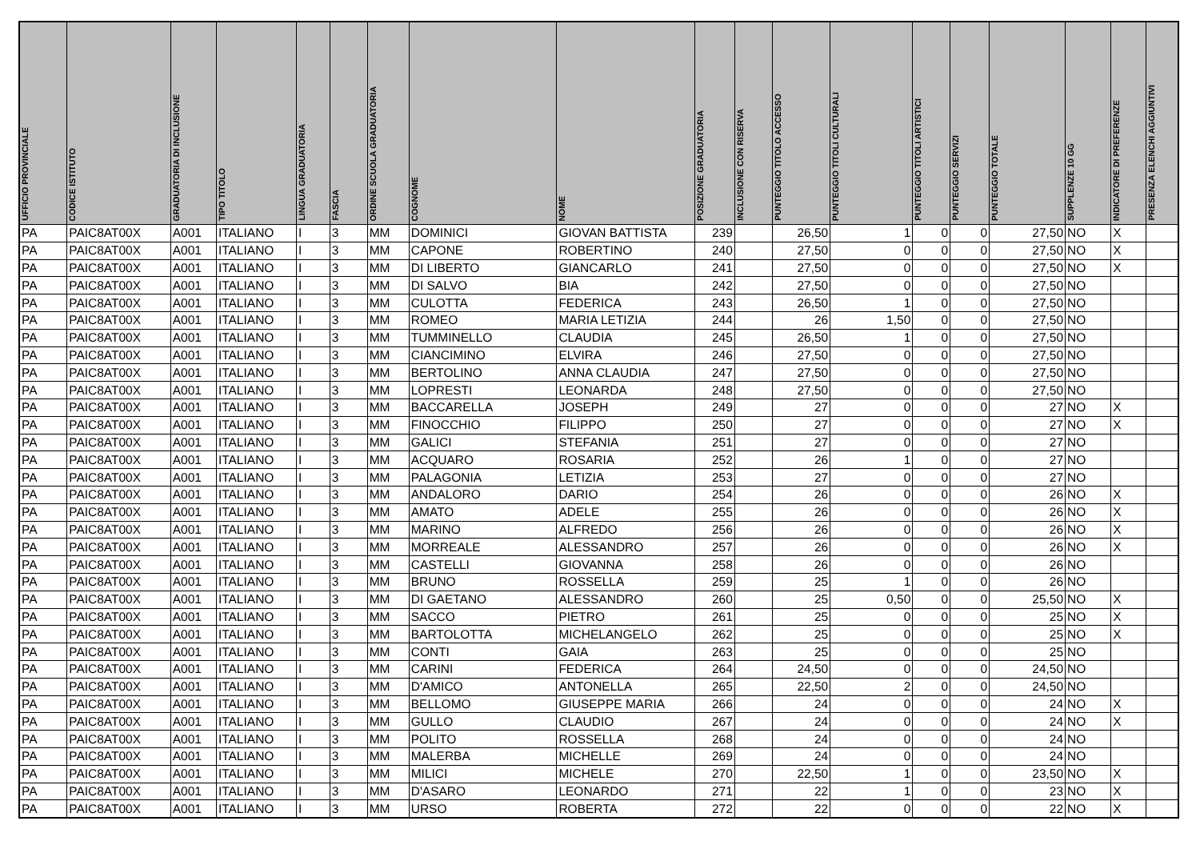| UFFICIO PROVINCIALE | CODICE ISTITUTO | GRADUATORIA DI INCLUSIONE | TIPO TITOLO | LINGUA GRADUATORIA | FASCIA | ORDINE SCUOLA GRADUATORIA | COGNOME | NOME | POSIZIONE GRADUATORIA | INCLUSIONE CON RISERVA | PUNTEGGIO TITOLO ACCESSO | PUNTEGGIO TITOLI CULTURALI | PUNTEGGIO TITOLI ARTISTICI | PUNTEGGIO SERVIZI | PUNTEGGIO TOTALE | SUPPLENZE 10 GG | INDICATORE DI PREFERENZE | PRESENZA ELENCHI AGGIUNTIVI |
| --- | --- | --- | --- | --- | --- | --- | --- | --- | --- | --- | --- | --- | --- | --- | --- | --- | --- | --- |
| PA | PAIC8AT00X | A001 | ITALIANO | I | 3 | MM | DOMINICI | GIOVAN BATTISTA | 239 | | 26,50 | 1 | 0 | 0 | 27,50 | NO | X | |
| PA | PAIC8AT00X | A001 | ITALIANO | I | 3 | MM | CAPONE | ROBERTINO | 240 | | 27,50 | 0 | 0 | 0 | 27,50 | NO | X | |
| PA | PAIC8AT00X | A001 | ITALIANO | I | 3 | MM | DI LIBERTO | GIANCARLO | 241 | | 27,50 | 0 | 0 | 0 | 27,50 | NO | X | |
| PA | PAIC8AT00X | A001 | ITALIANO | I | 3 | MM | DI SALVO | BIA | 242 | | 27,50 | 0 | 0 | 0 | 27,50 | NO | | |
| PA | PAIC8AT00X | A001 | ITALIANO | I | 3 | MM | CULOTTA | FEDERICA | 243 | | 26,50 | 1 | 0 | 0 | 27,50 | NO | | |
| PA | PAIC8AT00X | A001 | ITALIANO | I | 3 | MM | ROMEO | MARIA LETIZIA | 244 | | 26 | 1,50 | 0 | 0 | 27,50 | NO | | |
| PA | PAIC8AT00X | A001 | ITALIANO | I | 3 | MM | TUMMINELLO | CLAUDIA | 245 | | 26,50 | 1 | 0 | 0 | 27,50 | NO | | |
| PA | PAIC8AT00X | A001 | ITALIANO | I | 3 | MM | CIANCIMINO | ELVIRA | 246 | | 27,50 | 0 | 0 | 0 | 27,50 | NO | | |
| PA | PAIC8AT00X | A001 | ITALIANO | I | 3 | MM | BERTOLINO | ANNA CLAUDIA | 247 | | 27,50 | 0 | 0 | 0 | 27,50 | NO | | |
| PA | PAIC8AT00X | A001 | ITALIANO | I | 3 | MM | LOPRESTI | LEONARDA | 248 | | 27,50 | 0 | 0 | 0 | 27,50 | NO | | |
| PA | PAIC8AT00X | A001 | ITALIANO | I | 3 | MM | BACCARELLA | JOSEPH | 249 | | 27 | 0 | 0 | 0 | 27 | NO | X | |
| PA | PAIC8AT00X | A001 | ITALIANO | I | 3 | MM | FINOCCHIO | FILIPPO | 250 | | 27 | 0 | 0 | 0 | 27 | NO | X | |
| PA | PAIC8AT00X | A001 | ITALIANO | I | 3 | MM | GALICI | STEFANIA | 251 | | 27 | 0 | 0 | 0 | 27 | NO | | |
| PA | PAIC8AT00X | A001 | ITALIANO | I | 3 | MM | ACQUARO | ROSARIA | 252 | | 26 | 1 | 0 | 0 | 27 | NO | | |
| PA | PAIC8AT00X | A001 | ITALIANO | I | 3 | MM | PALAGONIA | LETIZIA | 253 | | 27 | 0 | 0 | 0 | 27 | NO | | |
| PA | PAIC8AT00X | A001 | ITALIANO | I | 3 | MM | ANDALORO | DARIO | 254 | | 26 | 0 | 0 | 0 | 26 | NO | X | |
| PA | PAIC8AT00X | A001 | ITALIANO | I | 3 | MM | AMATO | ADELE | 255 | | 26 | 0 | 0 | 0 | 26 | NO | X | |
| PA | PAIC8AT00X | A001 | ITALIANO | I | 3 | MM | MARINO | ALFREDO | 256 | | 26 | 0 | 0 | 0 | 26 | NO | X | |
| PA | PAIC8AT00X | A001 | ITALIANO | I | 3 | MM | MORREALE | ALESSANDRO | 257 | | 26 | 0 | 0 | 0 | 26 | NO | X | |
| PA | PAIC8AT00X | A001 | ITALIANO | I | 3 | MM | CASTELLI | GIOVANNA | 258 | | 26 | 0 | 0 | 0 | 26 | NO | | |
| PA | PAIC8AT00X | A001 | ITALIANO | I | 3 | MM | BRUNO | ROSSELLA | 259 | | 25 | 1 | 0 | 0 | 26 | NO | | |
| PA | PAIC8AT00X | A001 | ITALIANO | I | 3 | MM | DI GAETANO | ALESSANDRO | 260 | | 25 | 0,50 | 0 | 0 | 25,50 | NO | X | |
| PA | PAIC8AT00X | A001 | ITALIANO | I | 3 | MM | SACCO | PIETRO | 261 | | 25 | 0 | 0 | 0 | 25 | NO | X | |
| PA | PAIC8AT00X | A001 | ITALIANO | I | 3 | MM | BARTOLOTTA | MICHELANGELO | 262 | | 25 | 0 | 0 | 0 | 25 | NO | X | |
| PA | PAIC8AT00X | A001 | ITALIANO | I | 3 | MM | CONTI | GAIA | 263 | | 25 | 0 | 0 | 0 | 25 | NO | | |
| PA | PAIC8AT00X | A001 | ITALIANO | I | 3 | MM | CARINI | FEDERICA | 264 | | 24,50 | 0 | 0 | 0 | 24,50 | NO | | |
| PA | PAIC8AT00X | A001 | ITALIANO | I | 3 | MM | D'AMICO | ANTONELLA | 265 | | 22,50 | 2 | 0 | 0 | 24,50 | NO | | |
| PA | PAIC8AT00X | A001 | ITALIANO | I | 3 | MM | BELLOMO | GIUSEPPE MARIA | 266 | | 24 | 0 | 0 | 0 | 24 | NO | X | |
| PA | PAIC8AT00X | A001 | ITALIANO | I | 3 | MM | GULLO | CLAUDIO | 267 | | 24 | 0 | 0 | 0 | 24 | NO | X | |
| PA | PAIC8AT00X | A001 | ITALIANO | I | 3 | MM | POLITO | ROSSELLA | 268 | | 24 | 0 | 0 | 0 | 24 | NO | | |
| PA | PAIC8AT00X | A001 | ITALIANO | I | 3 | MM | MALERBA | MICHELLE | 269 | | 24 | 0 | 0 | 0 | 24 | NO | | |
| PA | PAIC8AT00X | A001 | ITALIANO | I | 3 | MM | MILICI | MICHELE | 270 | | 22,50 | 1 | 0 | 0 | 23,50 | NO | X | |
| PA | PAIC8AT00X | A001 | ITALIANO | I | 3 | MM | D'ASARO | LEONARDO | 271 | | 22 | 1 | 0 | 0 | 23 | NO | X | |
| PA | PAIC8AT00X | A001 | ITALIANO | I | 3 | MM | URSO | ROBERTA | 272 | | 22 | 0 | 0 | 0 | 22 | NO | X | |